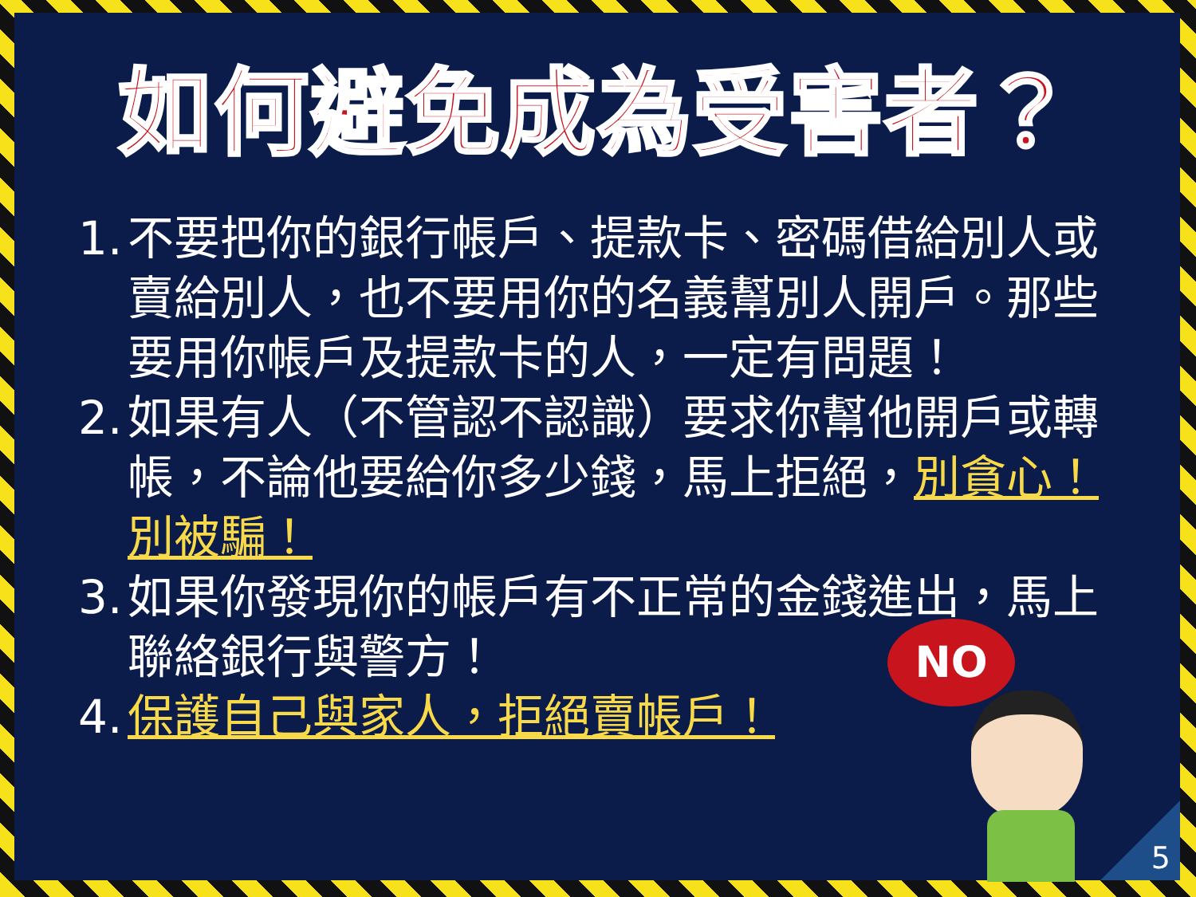如何避免成為受害者？
1. 不要把你的銀行帳戶、提款卡、密碼借給別人或賣給別人，也不要用你的名義幫別人開戶。那些要用你帳戶及提款卡的人，一定有問題！
2. 如果有人（不管認不認識）要求你幫他開戶或轉帳，不論他要給你多少錢，馬上拒絕，別貪心！別被騙！
3. 如果你發現你的帳戶有不正常的金錢進出，馬上聯絡銀行與警方！
4. 保護自己與家人，拒絕賣帳戶！
NO
5